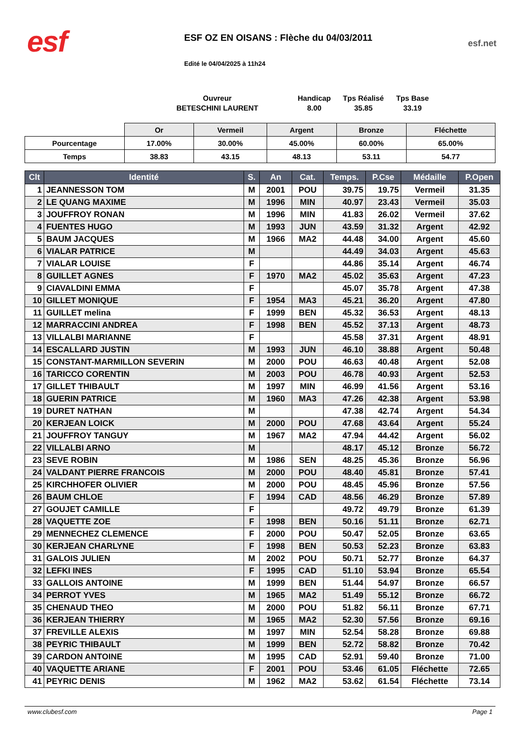esf
ESF OZ EN OISANS : Flèche du 04/03/2011
Edité le 04/04/2025 à 11h24
esf.net
Ouvreur
BETESCHINI LAURENT
Handicap
8.00
Tps Réalisé
35.85
Tps Base
33.19
| | Or | Vermeil | Argent | Bronze | Fléchette |
| Pourcentage | 17.00% | 30.00% | 45.00% | 60.00% | 65.00% |
| Temps | 38.83 | 43.15 | 48.13 | 53.11 | 54.77 |
| Clt | Identité | S. | An | Cat. | Temps. | P.Cse | Médaille | P.Open |
| --- | --- | --- | --- | --- | --- | --- | --- | --- |
| 1 | JEANNESSON TOM | M | 2001 | POU | 39.75 | 19.75 | Vermeil | 31.35 |
| 2 | LE QUANG MAXIME | M | 1996 | MIN | 40.97 | 23.43 | Vermeil | 35.03 |
| 3 | JOUFFROY RONAN | M | 1996 | MIN | 41.83 | 26.02 | Vermeil | 37.62 |
| 4 | FUENTES HUGO | M | 1993 | JUN | 43.59 | 31.32 | Argent | 42.92 |
| 5 | BAUM JACQUES | M | 1966 | MA2 | 44.48 | 34.00 | Argent | 45.60 |
| 6 | VIALAR PATRICE | M | | | 44.49 | 34.03 | Argent | 45.63 |
| 7 | VIALAR LOUISE | F | | | 44.86 | 35.14 | Argent | 46.74 |
| 8 | GUILLET AGNES | F | 1970 | MA2 | 45.02 | 35.63 | Argent | 47.23 |
| 9 | CIAVALDINI EMMA | F | | | 45.07 | 35.78 | Argent | 47.38 |
| 10 | GILLET MONIQUE | F | 1954 | MA3 | 45.21 | 36.20 | Argent | 47.80 |
| 11 | GUILLET melina | F | 1999 | BEN | 45.32 | 36.53 | Argent | 48.13 |
| 12 | MARRACCINI ANDREA | F | 1998 | BEN | 45.52 | 37.13 | Argent | 48.73 |
| 13 | VILLALBI MARIANNE | F | | | 45.58 | 37.31 | Argent | 48.91 |
| 14 | ESCALLARD JUSTIN | M | 1993 | JUN | 46.10 | 38.88 | Argent | 50.48 |
| 15 | CONSTANT-MARMILLON SEVERIN | M | 2000 | POU | 46.63 | 40.48 | Argent | 52.08 |
| 16 | TARICCO CORENTIN | M | 2003 | POU | 46.78 | 40.93 | Argent | 52.53 |
| 17 | GILLET THIBAULT | M | 1997 | MIN | 46.99 | 41.56 | Argent | 53.16 |
| 18 | GUERIN PATRICE | M | 1960 | MA3 | 47.26 | 42.38 | Argent | 53.98 |
| 19 | DURET NATHAN | M | | | 47.38 | 42.74 | Argent | 54.34 |
| 20 | KERJEAN LOICK | M | 2000 | POU | 47.68 | 43.64 | Argent | 55.24 |
| 21 | JOUFFROY TANGUY | M | 1967 | MA2 | 47.94 | 44.42 | Argent | 56.02 |
| 22 | VILLALBI ARNO | M | | | 48.17 | 45.12 | Bronze | 56.72 |
| 23 | SEVE ROBIN | M | 1986 | SEN | 48.25 | 45.36 | Bronze | 56.96 |
| 24 | VALDANT PIERRE FRANCOIS | M | 2000 | POU | 48.40 | 45.81 | Bronze | 57.41 |
| 25 | KIRCHHOFER OLIVIER | M | 2000 | POU | 48.45 | 45.96 | Bronze | 57.56 |
| 26 | BAUM CHLOE | F | 1994 | CAD | 48.56 | 46.29 | Bronze | 57.89 |
| 27 | GOUJET CAMILLE | F | | | 49.72 | 49.79 | Bronze | 61.39 |
| 28 | VAQUETTE ZOE | F | 1998 | BEN | 50.16 | 51.11 | Bronze | 62.71 |
| 29 | MENNECHEZ CLEMENCE | F | 2000 | POU | 50.47 | 52.05 | Bronze | 63.65 |
| 30 | KERJEAN CHARLYNE | F | 1998 | BEN | 50.53 | 52.23 | Bronze | 63.83 |
| 31 | GALOIS JULIEN | M | 2002 | POU | 50.71 | 52.77 | Bronze | 64.37 |
| 32 | LEFKI INES | F | 1995 | CAD | 51.10 | 53.94 | Bronze | 65.54 |
| 33 | GALLOIS ANTOINE | M | 1999 | BEN | 51.44 | 54.97 | Bronze | 66.57 |
| 34 | PERROT YVES | M | 1965 | MA2 | 51.49 | 55.12 | Bronze | 66.72 |
| 35 | CHENAUD THEO | M | 2000 | POU | 51.82 | 56.11 | Bronze | 67.71 |
| 36 | KERJEAN THIERRY | M | 1965 | MA2 | 52.30 | 57.56 | Bronze | 69.16 |
| 37 | FREVILLE ALEXIS | M | 1997 | MIN | 52.54 | 58.28 | Bronze | 69.88 |
| 38 | PEYRIC THIBAULT | M | 1999 | BEN | 52.72 | 58.82 | Bronze | 70.42 |
| 39 | CARDON ANTOINE | M | 1995 | CAD | 52.91 | 59.40 | Bronze | 71.00 |
| 40 | VAQUETTE ARIANE | F | 2001 | POU | 53.46 | 61.05 | Fléchette | 72.65 |
| 41 | PEYRIC DENIS | M | 1962 | MA2 | 53.62 | 61.54 | Fléchette | 73.14 |
www.clubesf.com Page 1